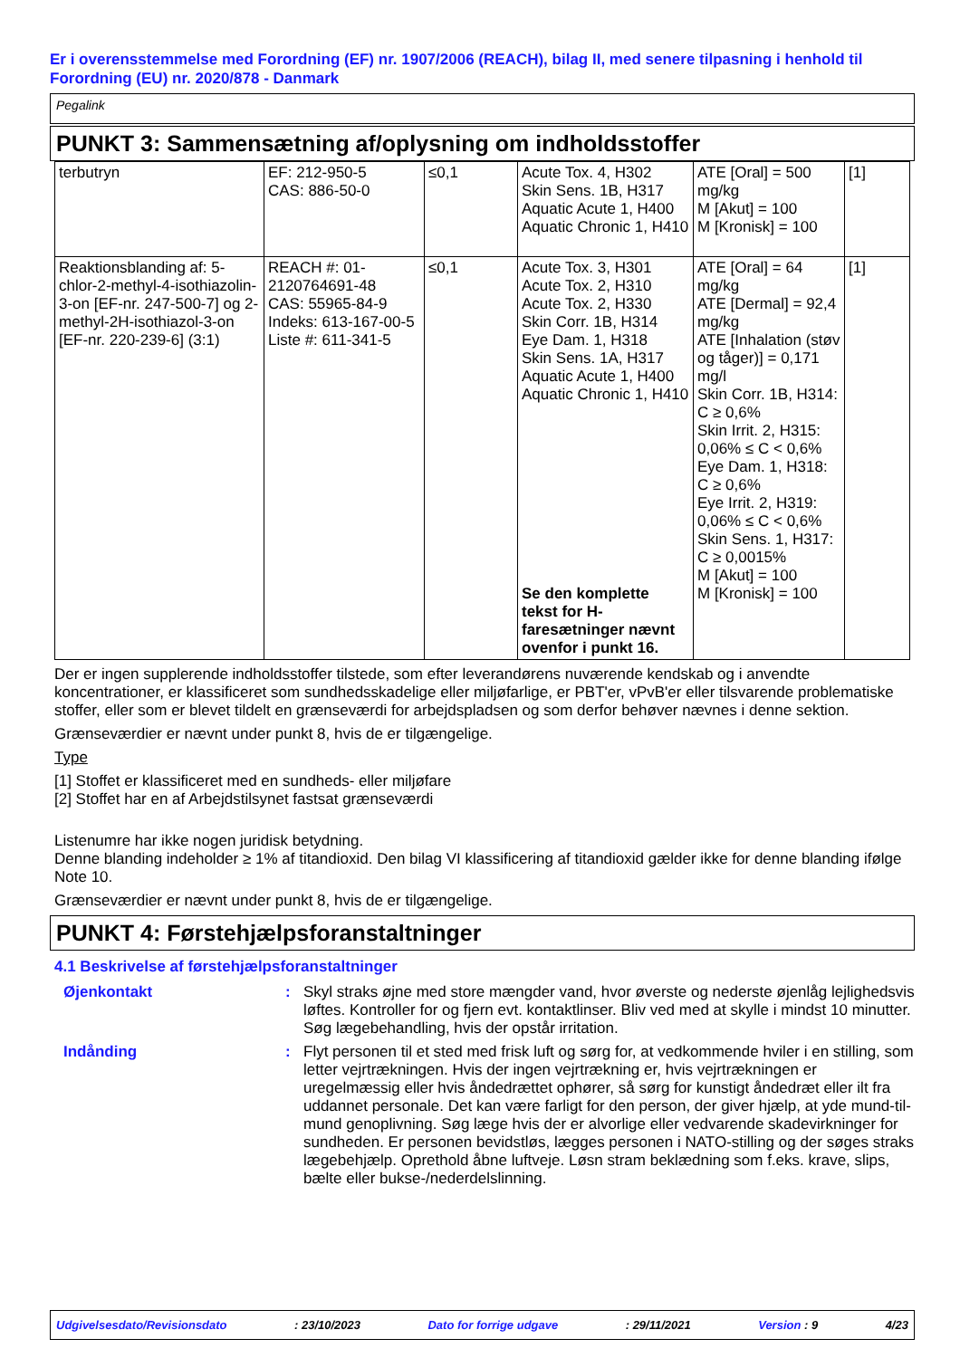Er i overensstemmelse med Forordning (EF) nr. 1907/2006 (REACH), bilag II, med senere tilpasning i henhold til Forordning (EU) nr. 2020/878 - Danmark
Pegalink
PUNKT 3: Sammensætning af/oplysning om indholdsstoffer
| terbutryn | EF: 212-950-5 CAS: 886-50-0 | ≤0,1 | Acute Tox. 4, H302 Skin Sens. 1B, H317 Aquatic Acute 1, H400 Aquatic Chronic 1, H410 | ATE [Oral] = 500 mg/kg M [Akut] = 100 M [Kronisk] = 100 | [1] |
| Reaktionsblanding af: 5-chlor-2-methyl-4-isothiazolin-3-on [EF-nr. 247-500-7] og 2-methyl-2H-isothiazol-3-on [EF-nr. 220-239-6] (3:1) | REACH #: 01-2120764691-48 CAS: 55965-84-9 Indeks: 613-167-00-5 Liste #: 611-341-5 | ≤0,1 | Acute Tox. 3, H301 Acute Tox. 2, H310 Acute Tox. 2, H330 Skin Corr. 1B, H314 Eye Dam. 1, H318 Skin Sens. 1A, H317 Aquatic Acute 1, H400 Aquatic Chronic 1, H410 Se den komplette tekst for H-faresætninger nævnt ovenfor i punkt 16. | ATE [Oral] = 64 mg/kg ATE [Dermal] = 92,4 mg/kg ATE [Inhalation (støv og tåger)] = 0,171 mg/l Skin Corr. 1B, H314: C ≥ 0,6% Skin Irrit. 2, H315: 0,06% ≤ C < 0,6% Eye Dam. 1, H318: C ≥ 0,6% Eye Irrit. 2, H319: 0,06% ≤ C < 0,6% Skin Sens. 1, H317: C ≥ 0,0015% M [Akut] = 100 M [Kronisk] = 100 | [1] |
Der er ingen supplerende indholdsstoffer tilstede, som efter leverandørens nuværende kendskab og i anvendte koncentrationer, er klassificeret som sundhedsskadelige eller miljøfarlige, er PBT'er, vPvB'er eller tilsvarende problematiske stoffer, eller som er blevet tildelt en grænseværdi for arbejdspladsen og som derfor behøver nævnes i denne sektion.
Grænseværdier er nævnt under punkt 8, hvis de er tilgængelige.
Type
[1] Stoffet er klassificeret med en sundheds- eller miljøfare
[2] Stoffet har en af Arbejdstilsynet fastsat grænseværdi
Listenumre har ikke nogen juridisk betydning.
Denne blanding indeholder ≥ 1% af titandioxid. Den bilag VI klassificering af titandioxid gælder ikke for denne blanding ifølge Note 10.
Grænseværdier er nævnt under punkt 8, hvis de er tilgængelige.
PUNKT 4: Førstehjælpsforanstaltninger
4.1 Beskrivelse af førstehjælpsforanstaltninger
Øjenkontakt : Skyl straks øjne med store mængder vand, hvor øverste og nederste øjenlåg lejlighedsvis løftes. Kontroller for og fjern evt. kontaktlinser. Bliv ved med at skylle i mindst 10 minutter. Søg lægebehandling, hvis der opstår irritation.
Indånding : Flyt personen til et sted med frisk luft og sørg for, at vedkommende hviler i en stilling, som letter vejrtrækningen. Hvis der ingen vejrtrækning er, hvis vejrtrækningen er uregelmæssig eller hvis åndedrættet ophører, så sørg for kunstigt åndedræt eller ilt fra uddannet personale. Det kan være farligt for den person, der giver hjælp, at yde mund-til-mund genoplivning. Søg læge hvis der er alvorlige eller vedvarende skadevirkninger for sundheden. Er personen bevidstløs, lægges personen i NATO-stilling og der søges straks lægebehjælp. Oprethold åbne luftveje. Løsn stram beklædning som f.eks. krave, slips, bælte eller bukse-/nederdelslinning.
Udgivelsesdato/Revisionsdato: 23/10/2023 Dato for forrige udgave: 29/11/2021 Version : 9 4/23